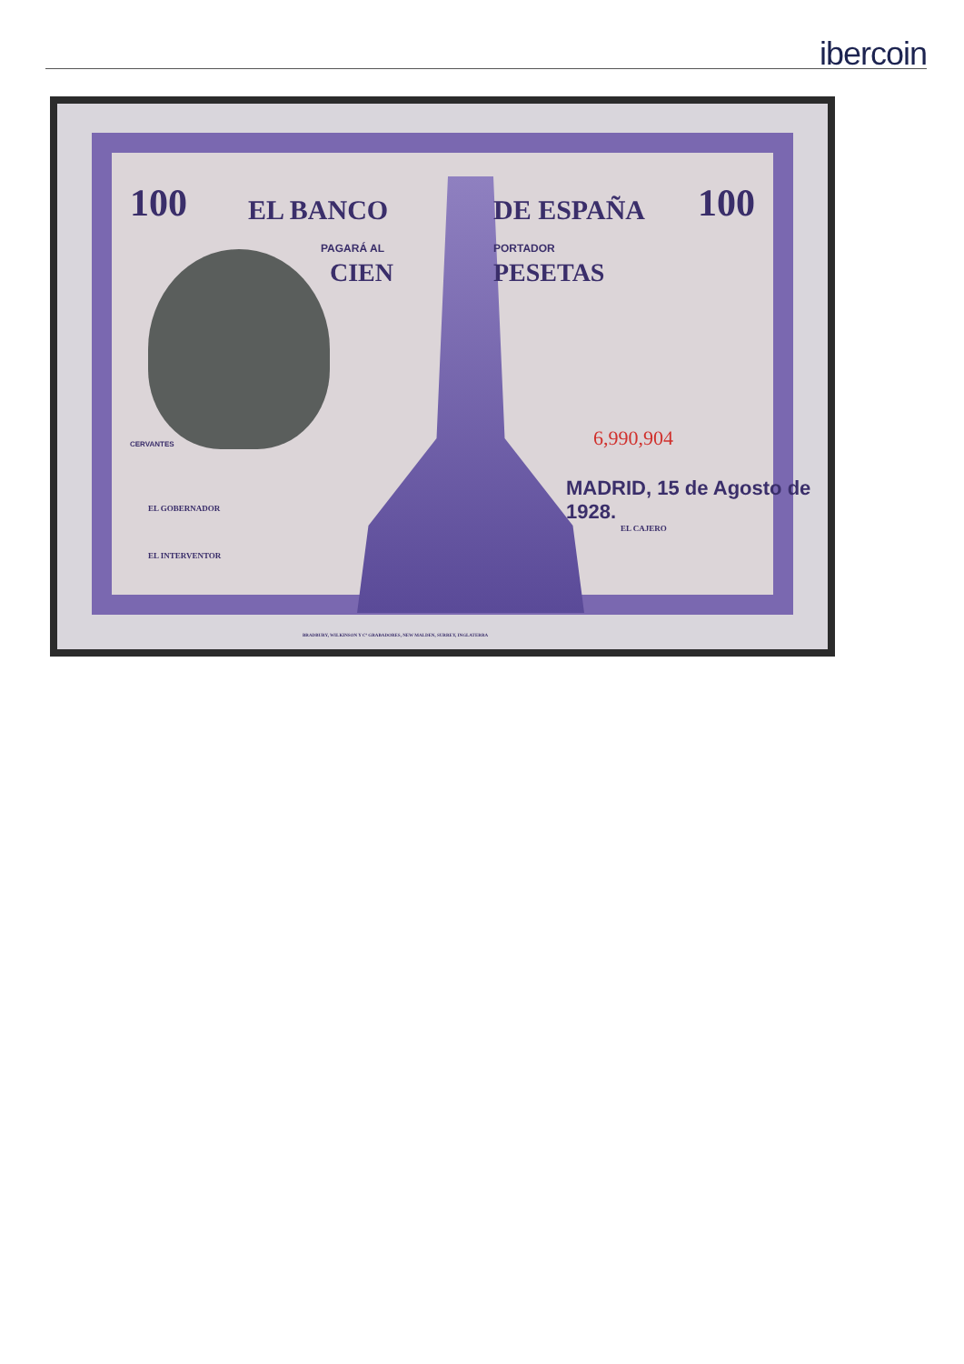ibercoin
100 100 EL BANCO DE ESPAÑA
PAGARÁ AL PORTADOR
CIEN PESETAS
CERVANTES 6,990,904
MADRID, 15 de Agosto de 1928.
EL GOBERNADOR
EL INTERVENTOR
EL CAJERO
BRADBURY, WILKINSON Y Cº GRABADORES, NEW MALDEN, SURREY, INGLATERRA